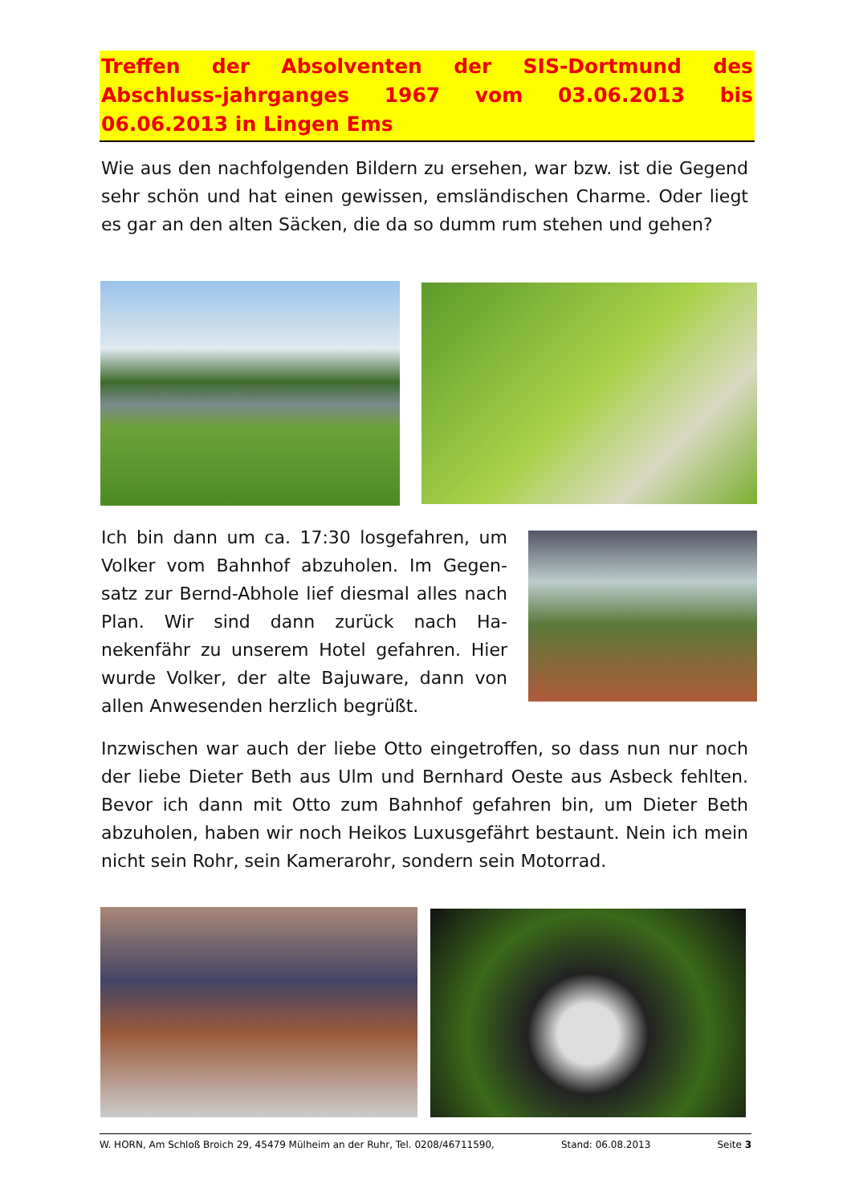Treffen der Absolventen der SIS-Dortmund des Abschluss-jahrganges 1967 vom 03.06.2013 bis 06.06.2013 in Lingen Ems
Wie aus den nachfolgenden Bildern zu ersehen, war bzw. ist die Gegend sehr schön und hat einen gewissen, emsländischen Charme. Oder liegt es gar an den alten Säcken, die da so dumm rum stehen und gehen?
Ich bin dann um ca. 17:30 losgefahren, um Volker vom Bahnhof abzuholen. Im Gegen-satz zur Bernd-Abhole lief diesmal alles nach Plan. Wir sind dann zurück nach Ha-nekenfähr zu unserem Hotel gefahren. Hier wurde Volker, der alte Bajuware, dann von allen Anwesenden herzlich begrüßt.
Inzwischen war auch der liebe Otto eingetroffen, so dass nun nur noch der liebe Dieter Beth aus Ulm und Bernhard Oeste aus Asbeck fehlten. Bevor ich dann mit Otto zum Bahnhof gefahren bin, um Dieter Beth abzuholen, haben wir noch Heikos Luxusgefährt bestaunt. Nein ich mein nicht sein Rohr, sein Kamerarohr, sondern sein Motorrad.
W. HORN, Am Schloß Broich 29, 45479 Mülheim an der Ruhr, Tel. 0208/46711590, Stand: 06.08.2013 Seite 3